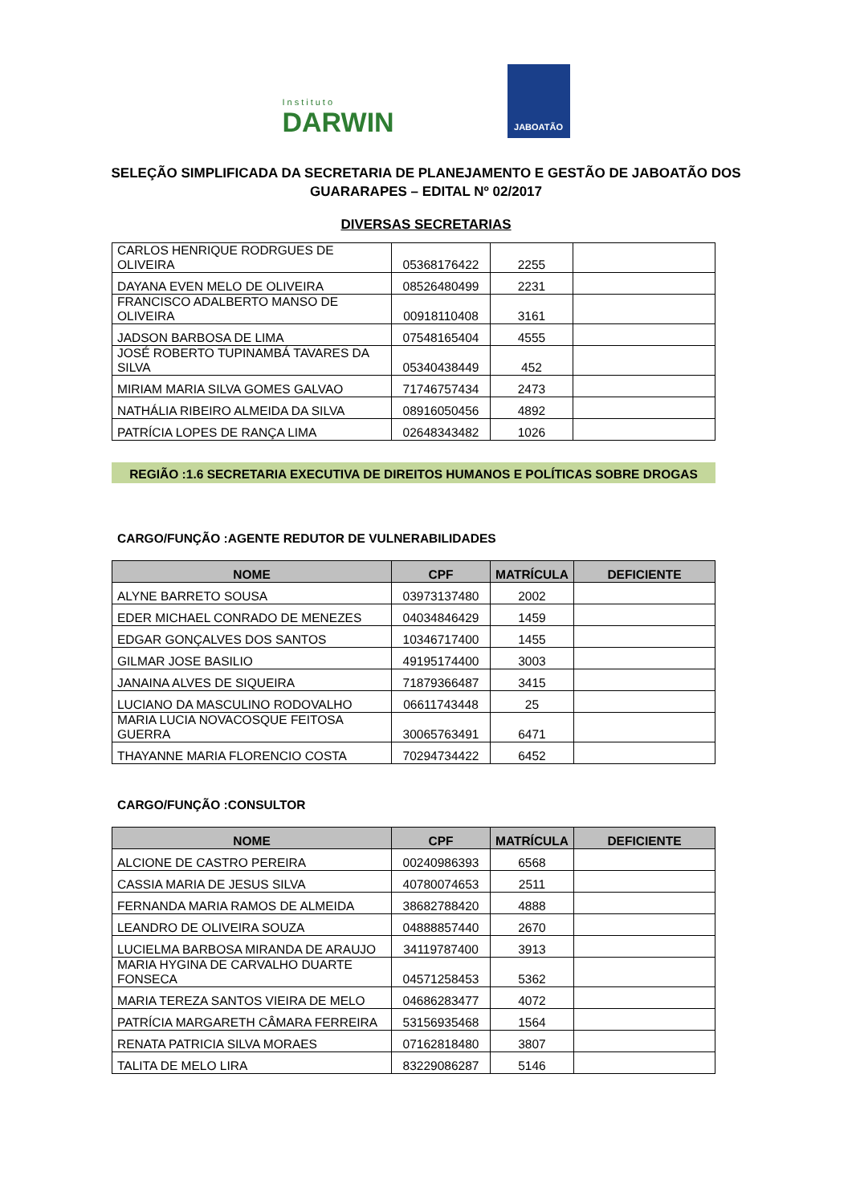Instituto
DARWIN
JABOATÃO
SELEÇÃO SIMPLIFICADA DA SECRETARIA DE PLANEJAMENTO E GESTÃO DE JABOATÃO DOS GUARARAPES – EDITAL Nº 02/2017
DIVERSAS SECRETARIAS
| CARLOS HENRIQUE RODRGUES DE OLIVEIRA | 05368176422 | 2255 | |
| DAYANA EVEN MELO DE OLIVEIRA | 08526480499 | 2231 | |
| FRANCISCO ADALBERTO MANSO DE OLIVEIRA | 00918110408 | 3161 | |
| JADSON BARBOSA DE LIMA | 07548165404 | 4555 | |
| JOSÉ ROBERTO TUPINAMBÁ TAVARES DA SILVA | 05340438449 | 452 | |
| MIRIAM MARIA SILVA GOMES GALVAO | 71746757434 | 2473 | |
| NATHÁLIA RIBEIRO ALMEIDA DA SILVA | 08916050456 | 4892 | |
| PATRÍCIA LOPES DE RANÇA LIMA | 02648343482 | 1026 | |
REGIÃO :1.6 SECRETARIA EXECUTIVA DE DIREITOS HUMANOS E POLÍTICAS SOBRE DROGAS
CARGO/FUNÇÃO :AGENTE REDUTOR DE VULNERABILIDADES
| NOME | CPF | MATRÍCULA | DEFICIENTE |
| --- | --- | --- | --- |
| ALYNE BARRETO SOUSA | 03973137480 | 2002 | |
| EDER MICHAEL CONRADO DE MENEZES | 04034846429 | 1459 | |
| EDGAR GONÇALVES DOS SANTOS | 10346717400 | 1455 | |
| GILMAR JOSE BASILIO | 49195174400 | 3003 | |
| JANAINA ALVES DE SIQUEIRA | 71879366487 | 3415 | |
| LUCIANO DA MASCULINO RODOVALHO | 06611743448 | 25 | |
| MARIA LUCIA NOVACOSQUE FEITOSA GUERRA | 30065763491 | 6471 | |
| THAYANNE MARIA FLORENCIO COSTA | 70294734422 | 6452 | |
CARGO/FUNÇÃO :CONSULTOR
| NOME | CPF | MATRÍCULA | DEFICIENTE |
| --- | --- | --- | --- |
| ALCIONE DE CASTRO PEREIRA | 00240986393 | 6568 | |
| CASSIA MARIA DE JESUS SILVA | 40780074653 | 2511 | |
| FERNANDA MARIA RAMOS DE ALMEIDA | 38682788420 | 4888 | |
| LEANDRO DE OLIVEIRA SOUZA | 04888857440 | 2670 | |
| LUCIELMA BARBOSA MIRANDA DE ARAUJO | 34119787400 | 3913 | |
| MARIA HYGINA DE CARVALHO DUARTE FONSECA | 04571258453 | 5362 | |
| MARIA TEREZA SANTOS VIEIRA DE MELO | 04686283477 | 4072 | |
| PATRÍCIA MARGARETH CÂMARA FERREIRA | 53156935468 | 1564 | |
| RENATA PATRICIA SILVA MORAES | 07162818480 | 3807 | |
| TALITA DE MELO LIRA | 83229086287 | 5146 | |